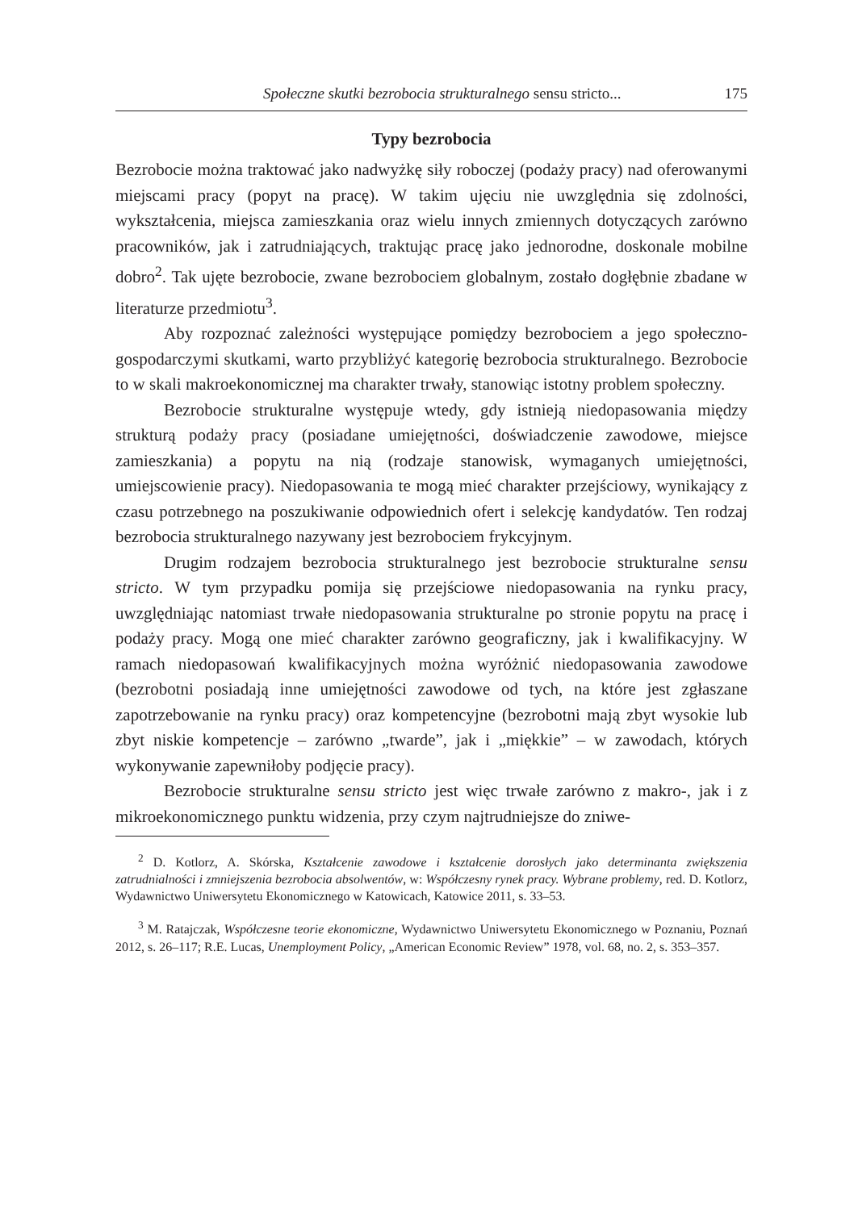Społeczne skutki bezrobocia strukturalnego sensu stricto... 175
Typy bezrobocia
Bezrobocie można traktować jako nadwyżkę siły roboczej (podaży pracy) nad oferowanymi miejscami pracy (popyt na pracę). W takim ujęciu nie uwzględnia się zdolności, wykształcenia, miejsca zamieszkania oraz wielu innych zmiennych dotyczących zarówno pracowników, jak i zatrudniających, traktując pracę jako jednorodne, doskonale mobilne dobro<sup>2</sup>. Tak ujęte bezrobocie, zwane bezrobociem globalnym, zostało dogłębnie zbadane w literaturze przedmiotu<sup>3</sup>.
Aby rozpoznać zależności występujące pomiędzy bezrobociem a jego społeczno-gospodarczymi skutkami, warto przybliżyć kategorię bezrobocia strukturalnego. Bezrobocie to w skali makroekonomicznej ma charakter trwały, stanowiąc istotny problem społeczny.
Bezrobocie strukturalne występuje wtedy, gdy istnieją niedopasowania między strukturą podaży pracy (posiadane umiejętności, doświadczenie zawodowe, miejsce zamieszkania) a popytu na nią (rodzaje stanowisk, wymaganych umiejętności, umiejscowienie pracy). Niedopasowania te mogą mieć charakter przejściowy, wynikający z czasu potrzebnego na poszukiwanie odpowiednich ofert i selekcję kandydatów. Ten rodzaj bezrobocia strukturalnego nazywany jest bezrobociem frykcyjnym.
Drugim rodzajem bezrobocia strukturalnego jest bezrobocie strukturalne sensu stricto. W tym przypadku pomija się przejściowe niedopasowania na rynku pracy, uwzględniając natomiast trwałe niedopasowania strukturalne po stronie popytu na pracę i podaży pracy. Mogą one mieć charakter zarówno geograficzny, jak i kwalifikacyjny. W ramach niedopasowań kwalifikacyjnych można wyróżnić niedopasowania zawodowe (bezrobotni posiadają inne umiejętności zawodowe od tych, na które jest zgłaszane zapotrzebowanie na rynku pracy) oraz kompetencyjne (bezrobotni mają zbyt wysokie lub zbyt niskie kompetencje – zarówno „twarde”, jak i „miękkie” – w zawodach, których wykonywanie zapewniłoby podjęcie pracy).
Bezrobocie strukturalne sensu stricto jest więc trwałe zarówno z makro-, jak i z mikroekonomicznego punktu widzenia, przy czym najtrudniejsze do zniwe-
<sup>2</sup> D. Kotlorz, A. Skórska, Kształcenie zawodowe i kształcenie dorosłych jako determinanta zwiększenia zatrudnialności i zmniejszenia bezrobocia absolwentów, w: Współczesny rynek pracy. Wybrane problemy, red. D. Kotlorz, Wydawnictwo Uniwersytetu Ekonomicznego w Katowicach, Katowice 2011, s. 33–53.
<sup>3</sup> M. Ratajczak, Współczesne teorie ekonomiczne, Wydawnictwo Uniwersytetu Ekonomicznego w Poznaniu, Poznań 2012, s. 26–117; R.E. Lucas, Unemployment Policy, „American Economic Review” 1978, vol. 68, no. 2, s. 353–357.